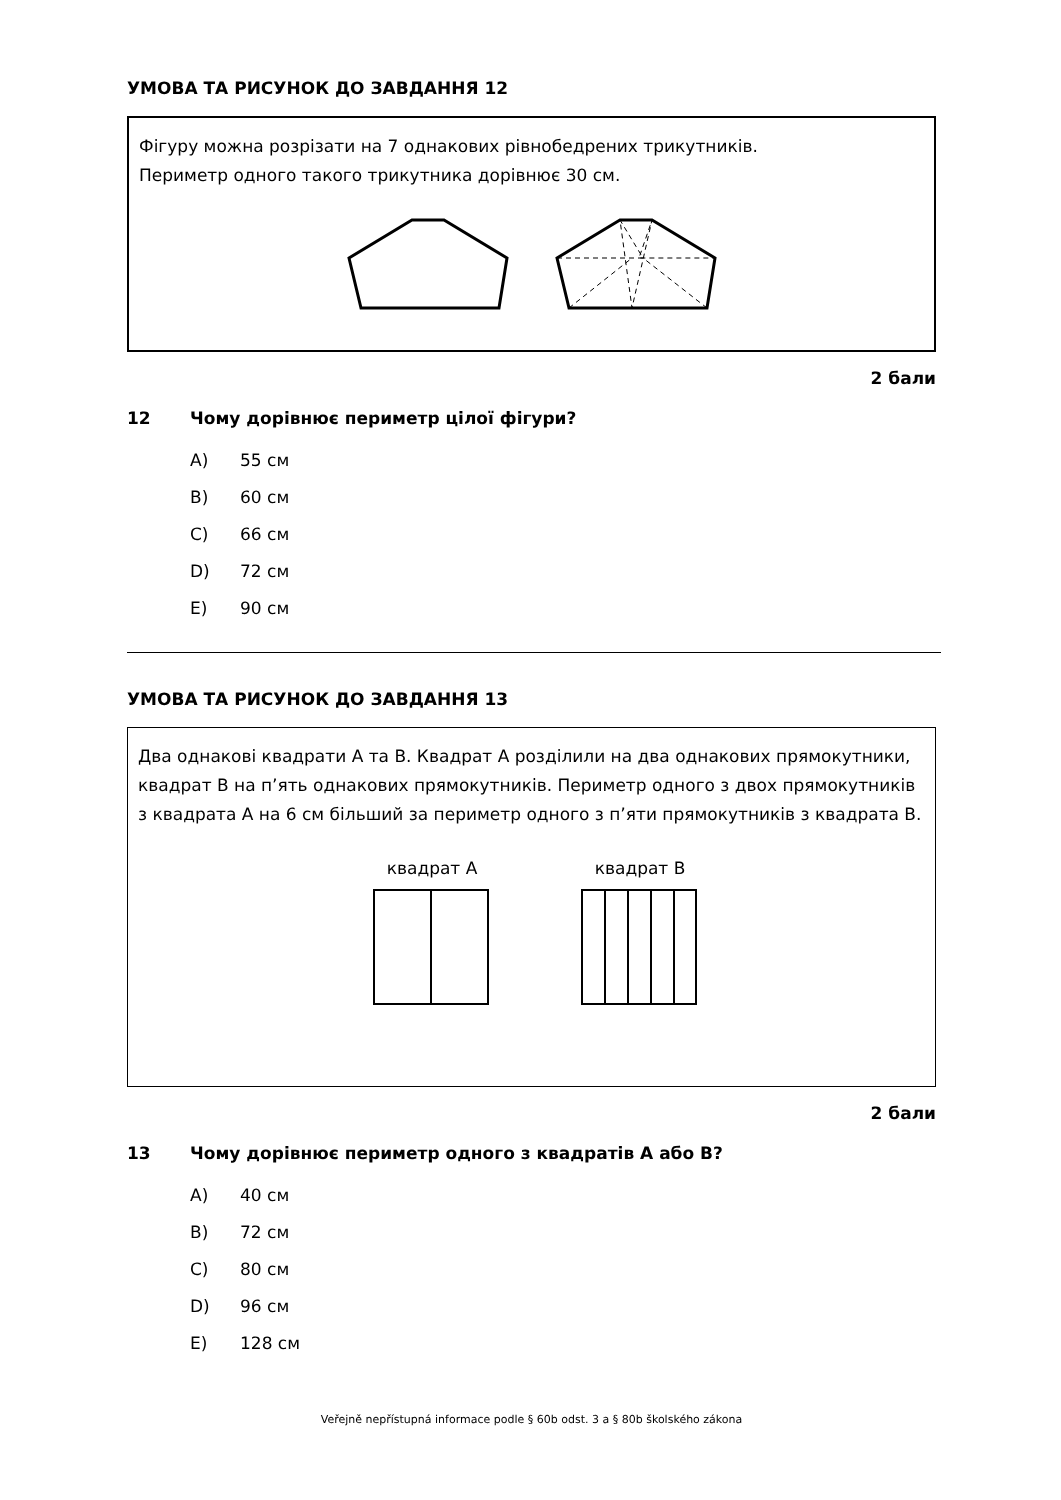УМОВА ТА РИСУНОК ДО ЗАВДАННЯ 12
Фігуру можна розрізати на 7 однакових рівнобедрених трикутників.
Периметр одного такого трикутника дорівнює 30 см.
2 бали
12 Чому дорівнює периметр цілої фігури?
A) 55 см
B) 60 см
C) 66 см
D) 72 см
E) 90 см
УМОВА ТА РИСУНОК ДО ЗАВДАННЯ 13
Два однакові квадрати A та B. Квадрат A розділили на два однакових прямокутники, квадрат B на п’ять однакових прямокутників. Периметр одного з двох прямокутників з квадрата A на 6 см більший за периметр одного з п’яти прямокутників з квадрата B.
квадрат A квадрат B
2 бали
13 Чому дорівнює периметр одного з квадратів A або B?
A) 40 см
B) 72 см
C) 80 см
D) 96 см
E) 128 см
Veřejně nepřístupná informace podle § 60b odst. 3 a § 80b školského zákona